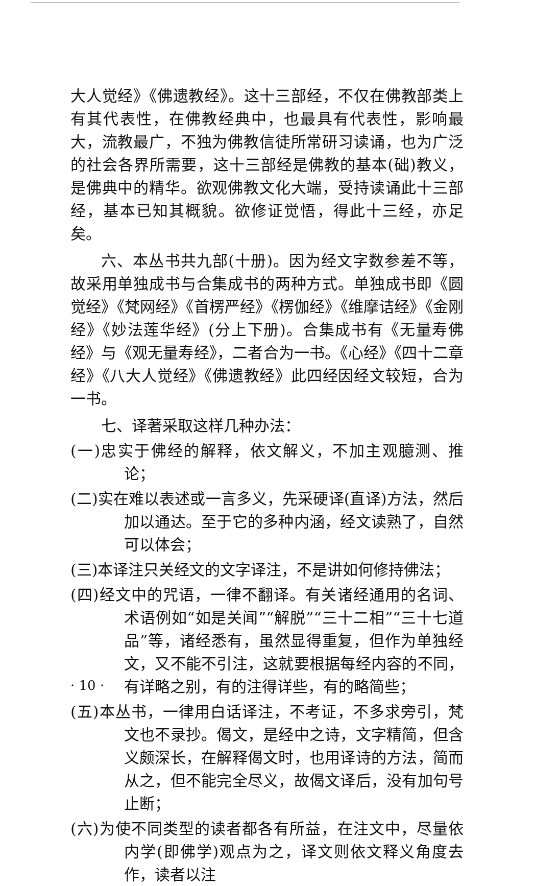大人觉经》《佛遗教经》。这十三部经，不仅在佛教部类上有其代表性，在佛教经典中，也最具有代表性，影响最大，流教最广，不独为佛教信徒所常研习读诵，也为广泛的社会各界所需要，这十三部经是佛教的基本(础)教义，是佛典中的精华。欲观佛教文化大端，受持读诵此十三部经，基本已知其概貌。欲修证觉悟，得此十三经，亦足矣。
六、本丛书共九部(十册)。因为经文字数参差不等，故采用单独成书与合集成书的两种方式。单独成书即《圆觉经》《梵网经》《首楞严经》《楞伽经》《维摩诘经》《金刚经》《妙法莲华经》(分上下册)。合集成书有《无量寿佛经》与《观无量寿经》，二者合为一书。《心经》《四十二章经》《八大人觉经》《佛遗教经》此四经因经文较短，合为一书。
七、译著采取这样几种办法：
(一)忠实于佛经的解释，依文解义，不加主观臆测、推论；
(二)实在难以表述或一言多义，先采硬译(直译)方法，然后加以通达。至于它的多种内涵，经文读熟了，自然可以体会；
(三)本译注只关经文的文字译注，不是讲如何修持佛法；
(四)经文中的咒语，一律不翻译。有关诸经通用的名词、术语例如“如是关闻”“解脱”“三十二相”“三十七道品”等，诸经悉有，虽然显得重复，但作为单独经文，又不能不引注，这就要根据每经内容的不同，有详略之别，有的注得详些，有的略简些；
(五)本丛书，一律用白话译注，不考证，不多求旁引，梵文也不录抄。偈文，是经中之诗，文字精简，但含义颇深长，在解释偈文时，也用译诗的方法，简而从之，但不能完全尽义，故偈文译后，没有加句号止断；
(六)为使不同类型的读者都各有所益，在注文中，尽量依内学(即佛学)观点为之，译文则依文释义角度去作，读者以注
· 10 ·